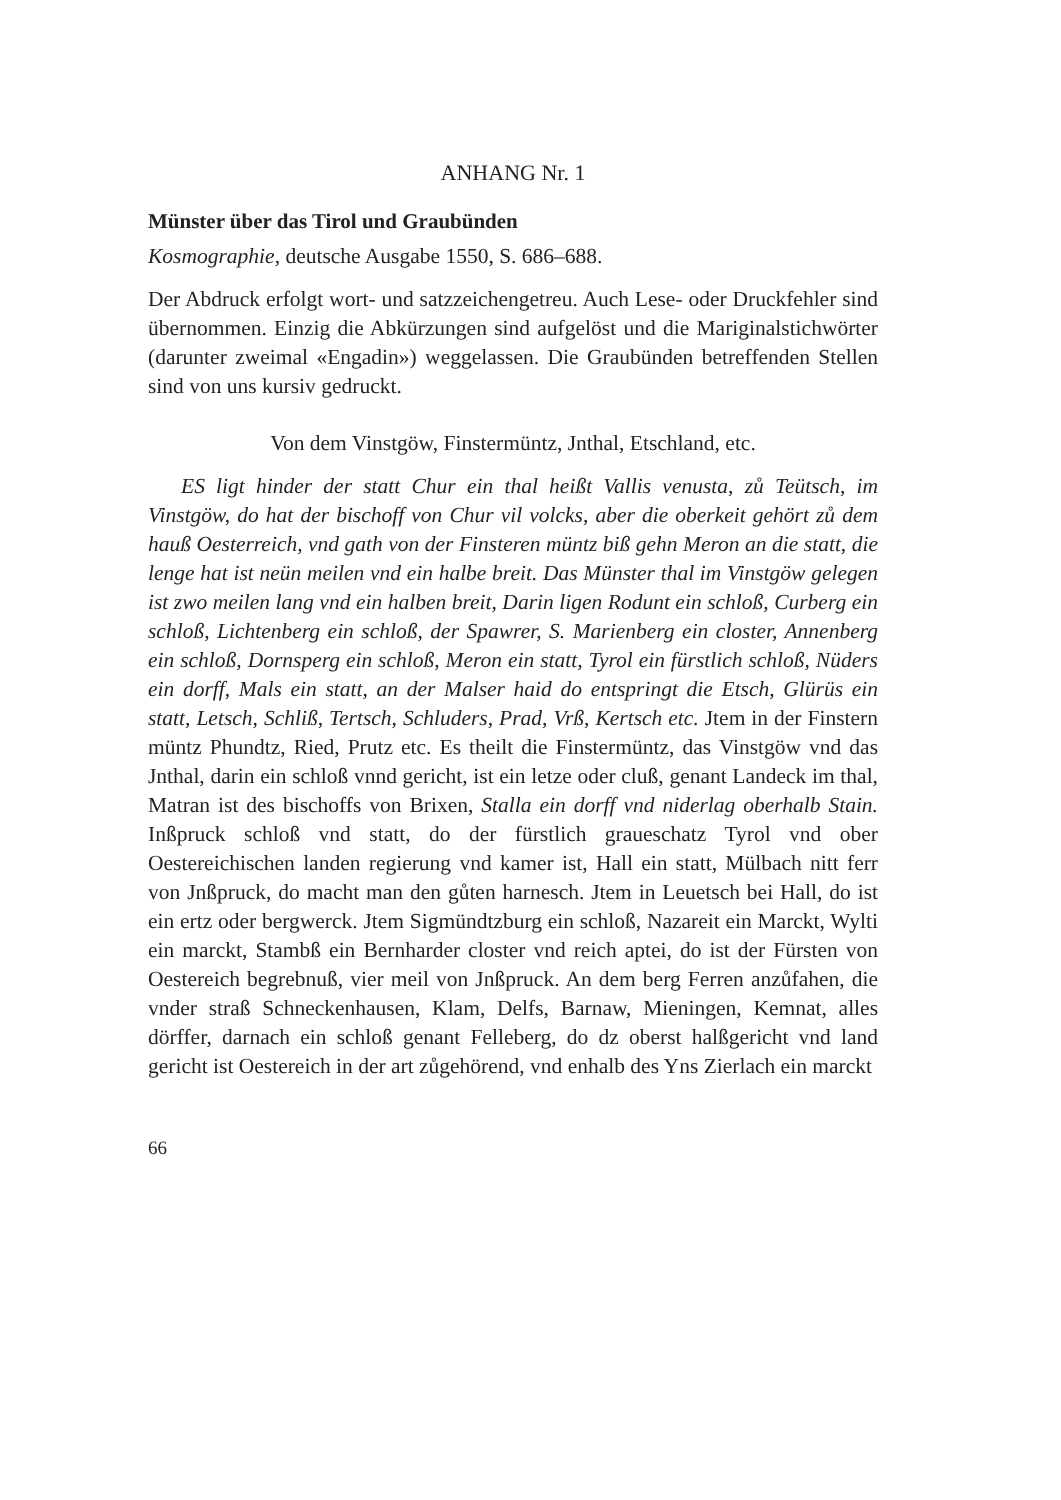ANHANG Nr. 1
Münster über das Tirol und Graubünden
Kosmographie, deutsche Ausgabe 1550, S. 686–688.
Der Abdruck erfolgt wort- und satzzeichengetreu. Auch Lese- oder Druckfehler sind übernommen. Einzig die Abkürzungen sind aufgelöst und die Mariginalstichwörter (darunter zweimal «Engadin») weggelassen. Die Graubünden betreffenden Stellen sind von uns kursiv gedruckt.
Von dem Vinstgöw, Finstermüntz, Jnthal, Etschland, etc.
ES ligt hinder der statt Chur ein thal heißt Vallis venusta, zů Teütsch, im Vinstgöw, do hat der bischoff von Chur vil volcks, aber die oberkeit gehört zů dem hauß Oesterreich, vnd gath von der Finsteren müntz biß gehn Meron an die statt, die lenge hat ist neün meilen vnd ein halbe breit. Das Münster thal im Vinstgöw gelegen ist zwo meilen lang vnd ein halben breit, Darin ligen Rodunt ein schloß, Curberg ein schloß, Lichtenberg ein schloß, der Spawrer, S. Marienberg ein closter, Annenberg ein schloß, Dornsperg ein schloß, Meron ein statt, Tyrol ein fürstlich schloß, Nüders ein dorff, Mals ein statt, an der Malser haid do entspringt die Etsch, Glürüs ein statt, Letsch, Schliß, Tertsch, Schluders, Prad, Vrß, Kertsch etc. Jtem in der Finstern müntz Phundtz, Ried, Prutz etc. Es theilt die Finstermüntz, das Vinstgöw vnd das Jnthal, darin ein schloß vnnd gericht, ist ein letze oder cluß, genant Landeck im thal, Matran ist des bischoffs von Brixen, Stalla ein dorff vnd niderlag oberhalb Stain. Inßpruck schloß vnd statt, do der fürstlich graueschatz Tyrol vnd ober Oestereichischen landen regierung vnd kamer ist, Hall ein statt, Mülbach nitt ferr von Jnßpruck, do macht man den gůten harnesch. Jtem in Leuetsch bei Hall, do ist ein ertz oder bergwerck. Jtem Sigmündtzburg ein schloß, Nazareit ein Marckt, Wylti ein marckt, Stambß ein Bernharder closter vnd reich aptei, do ist der Fürsten von Oestereich begrebnuß, vier meil von Jnßpruck. An dem berg Ferren anzůfahen, die vnder straß Schneckenhausen, Klam, Delfs, Barnaw, Mieningen, Kemnat, alles dörffer, darnach ein schloß genant Felleberg, do dz oberst halßgericht vnd land gericht ist Oestereich in der art zůgehörend, vnd enhalb des Yns Zierlach ein marckt
66